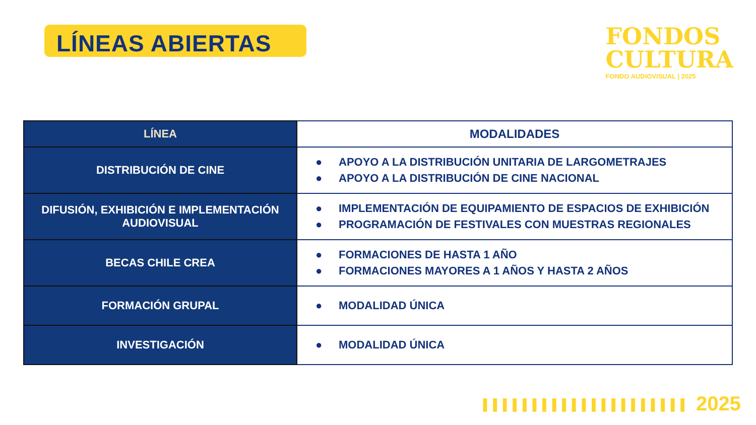LÍNEAS ABIERTAS
FONDOS
CULTURA
FONDO AUDIOVISUAL | 2025
| LÍNEA | MODALIDADES |
| --- | --- |
| DISTRIBUCIÓN DE CINE | ● APOYO A LA DISTRIBUCIÓN UNITARIA DE LARGOMETRAJES ● APOYO A LA DISTRIBUCIÓN DE CINE NACIONAL |
| DIFUSIÓN, EXHIBICIÓN E IMPLEMENTACIÓN AUDIOVISUAL | ● IMPLEMENTACIÓN DE EQUIPAMIENTO DE ESPACIOS DE EXHIBICIÓN ● PROGRAMACIÓN DE FESTIVALES CON MUESTRAS REGIONALES |
| BECAS CHILE CREA | ● FORMACIONES DE HASTA 1 AÑO ● FORMACIONES MAYORES A 1 AÑOS Y HASTA 2 AÑOS |
| FORMACIÓN GRUPAL | ● MODALIDAD ÚNICA |
| INVESTIGACIÓN | ● MODALIDAD ÚNICA |
▌▌▌▌▌▌▌▌▌▌▌▌▌▌▌▌▌▌▌▌▌ 2025